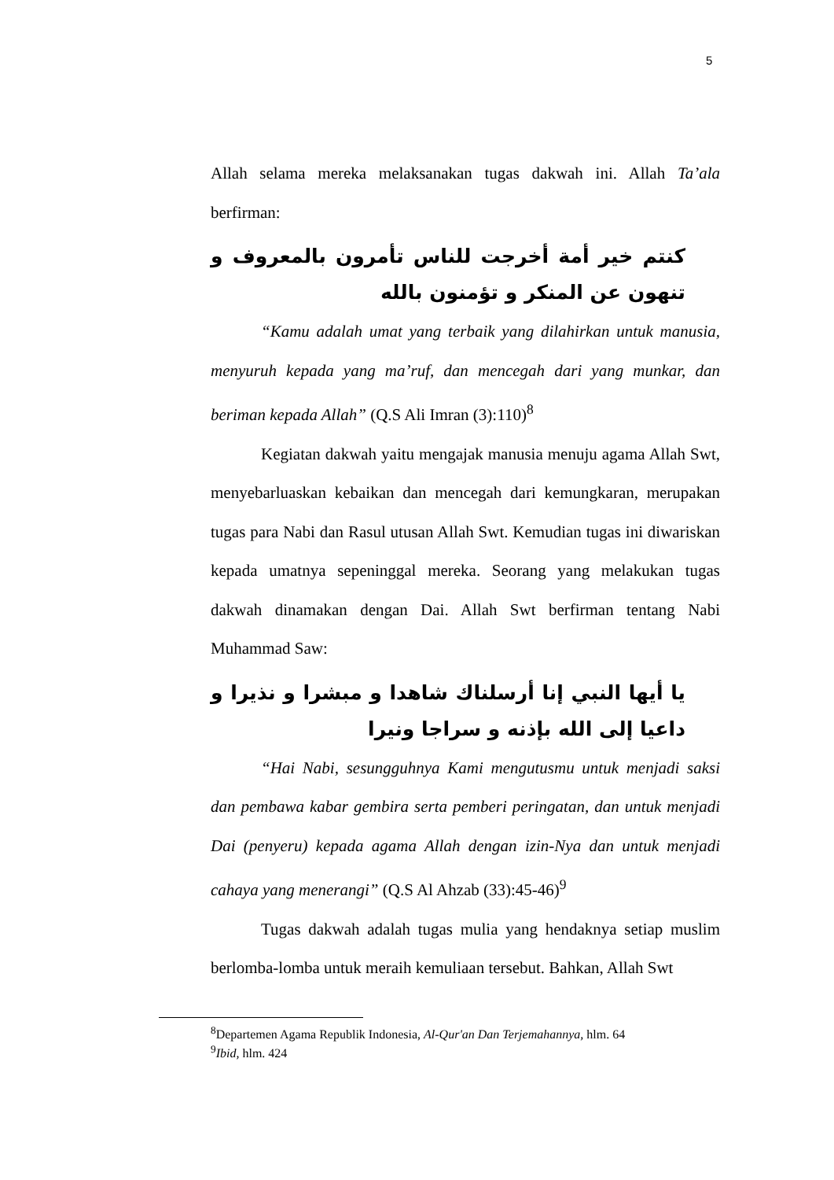5
Allah selama mereka melaksanakan tugas dakwah ini. Allah Ta’ala berfirman:
كنتم خير أمة أخرجت للناس تأمرون بالمعروف و تنهون عن المنكر و تؤمنون بالله
“Kamu adalah umat yang terbaik yang dilahirkan untuk manusia, menyuruh kepada yang ma’ruf, dan mencegah dari yang munkar, dan beriman kepada Allah” (Q.S Ali Imran (3):110)<sup>8</sup>
Kegiatan dakwah yaitu mengajak manusia menuju agama Allah Swt, menyebarluaskan kebaikan dan mencegah dari kemungkaran, merupakan tugas para Nabi dan Rasul utusan Allah Swt. Kemudian tugas ini diwariskan kepada umatnya sepeninggal mereka. Seorang yang melakukan tugas dakwah dinamakan dengan Dai. Allah Swt berfirman tentang Nabi Muhammad Saw:
يا أيها النبي إنا أرسلناك شاهدا و مبشرا و نذيرا و داعيا إلى الله بإذنه و سراجا ونيرا
“Hai Nabi, sesungguhnya Kami mengutusmu untuk menjadi saksi dan pembawa kabar gembira serta pemberi peringatan, dan untuk menjadi Dai (penyeru) kepada agama Allah dengan izin-Nya dan untuk menjadi cahaya yang menerangi” (Q.S Al Ahzab (33):45-46)<sup>9</sup>
Tugas dakwah adalah tugas mulia yang hendaknya setiap muslim berlomba-lomba untuk meraih kemuliaan tersebut. Bahkan, Allah Swt
<sup>8</sup> Departemen Agama Republik Indonesia, Al-Qur'an Dan Terjemahannya, hlm. 64
<sup>9</sup> Ibid, hlm. 424